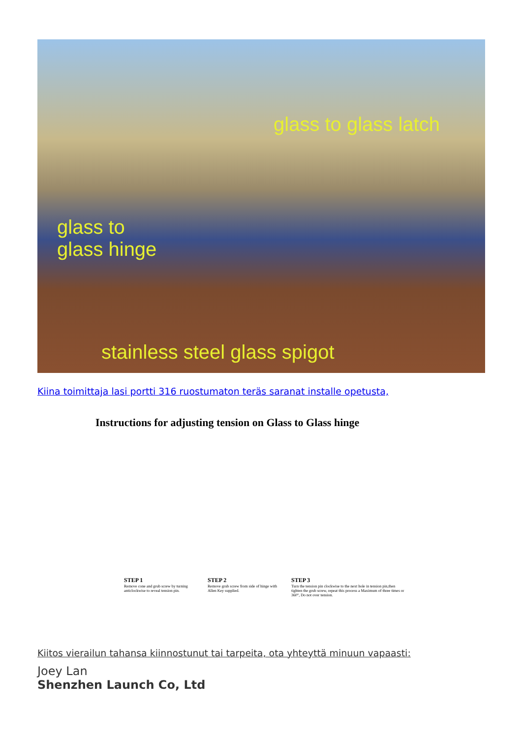glass to glass latch
glass to
glass hinge
stainless steel glass spigot
Kiina toimittaja lasi portti 316 ruostumaton teräs saranat installe opetusta,
Instructions for adjusting tension on Glass to Glass hinge
STEP 1
Remove cone and grub screw by turning anticlockwise to reveal tension pin.
STEP 2
Remove grub screw from side of hinge with Allen Key supplied.
STEP 3
Turn the tension pin clockwise to the next hole in tension pin,then tighten the grub screw, repeat this process a Maximum of three times or 360°, Do not over tension.
Kiitos vierailun tahansa kiinnostunut tai tarpeita, ota yhteyttä minuun vapaasti:
Joey Lan
Shenzhen Launch Co, Ltd